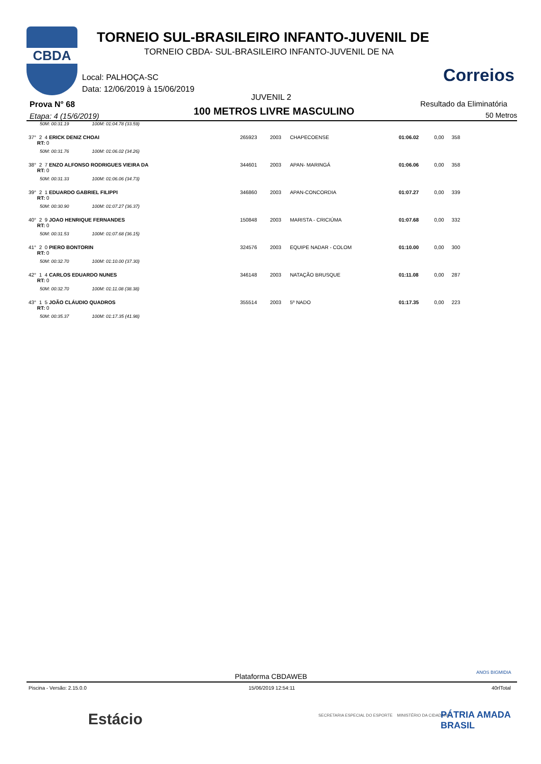CBDA
TORNEIO SUL-BRASILEIRO INFANTO-JUVENIL DE
TORNEIO CBDA- SUL-BRASILEIRO INFANTO-JUVENIL DE NA
Local: PALHOÇA-SC
Data: 12/06/2019 à 15/06/2019
Correios
JUVENIL 2
Prova N° 68
Etapa: 4 (15/6/2019) 100 METROS LIVRE MASCULINO
Resultado da Eliminatória
50 Metros
| 50M: 00:31.19 100M: 01:04.78 (33.59) | | | | | | |
| 37° 2 4 ERICK DENIZ CHOAI RT: 0 | 265923 | 2003 | CHAPECOENSE | 01:06.02 | 0,00 | 358 |
| 50M: 00:31.76 100M: 01:06.02 (34.26) | | | | | | |
| 38° 2 7 ENZO ALFONSO RODRIGUES VIEIRA DA RT: 0 | 344601 | 2003 | APAN- MARINGÁ | 01:06.06 | 0,00 | 358 |
| 50M: 00:31.33 100M: 01:06.06 (34.73) | | | | | | |
| 39° 2 1 EDUARDO GABRIEL FILIPPI RT: 0 | 346860 | 2003 | APAN-CONCORDIA | 01:07.27 | 0,00 | 339 |
| 50M: 00:30.90 100M: 01:07.27 (36.37) | | | | | | |
| 40° 2 9 JOAO HENRIQUE FERNANDES RT: 0 | 150848 | 2003 | MARISTA - CRICIÚMA | 01:07.68 | 0,00 | 332 |
| 50M: 00:31.53 100M: 01:07.68 (36.15) | | | | | | |
| 41° 2 0 PIERO BONTORIN RT: 0 | 324576 | 2003 | EQUIPE NADAR - COLOM | 01:10.00 | 0,00 | 300 |
| 50M: 00:32.70 100M: 01:10.00 (37.30) | | | | | | |
| 42° 1 4 CARLOS EDUARDO NUNES RT: 0 | 346148 | 2003 | NATAÇÃO BRUSQUE | 01:11.08 | 0,00 | 287 |
| 50M: 00:32.70 100M: 01:11.08 (38.38) | | | | | | |
| 43° 1 5 JOÃO CLÁUDIO QUADROS RT: 0 | 355514 | 2003 | 5º NADO | 01:17.35 | 0,00 | 223 |
| 50M: 00:35.37 100M: 01:17.35 (41.98) | | | | | | |
ANOS BIGMIDIA
Plataforma CBDAWEB
Piscina - Versão: 2.15.0.0 15/06/2019 12:54:11 40rlTotal
Estácio
SECRETARIA ESPECIAL DO ESPORTE MINISTÉRIO DA CIDADANIA
PÁTRIA AMADA BRASIL